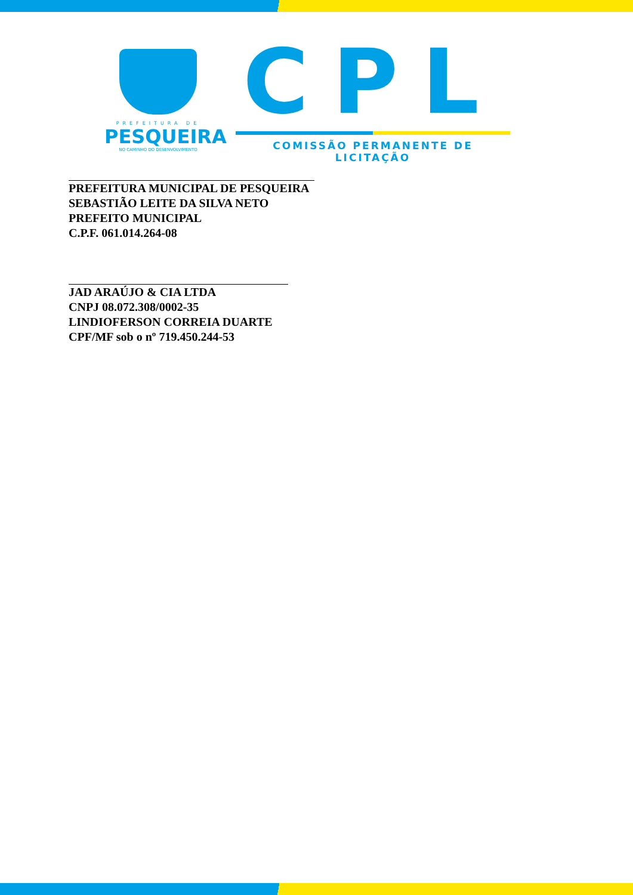PREFEITURA DE
PESQUEIRA
NO CAMINHO DO DESENVOLVIMENTO
CPL
COMISSÃO PERMANENTE DE LICITAÇÃO
PREFEITURA MUNICIPAL DE PESQUEIRA
SEBASTIÃO LEITE DA SILVA NETO
PREFEITO MUNICIPAL
C.P.F. 061.014.264-08
JAD ARAÚJO & CIA LTDA
CNPJ 08.072.308/0002-35
LINDIOFERSON CORREIA DUARTE
CPF/MF sob o nº 719.450.244-53